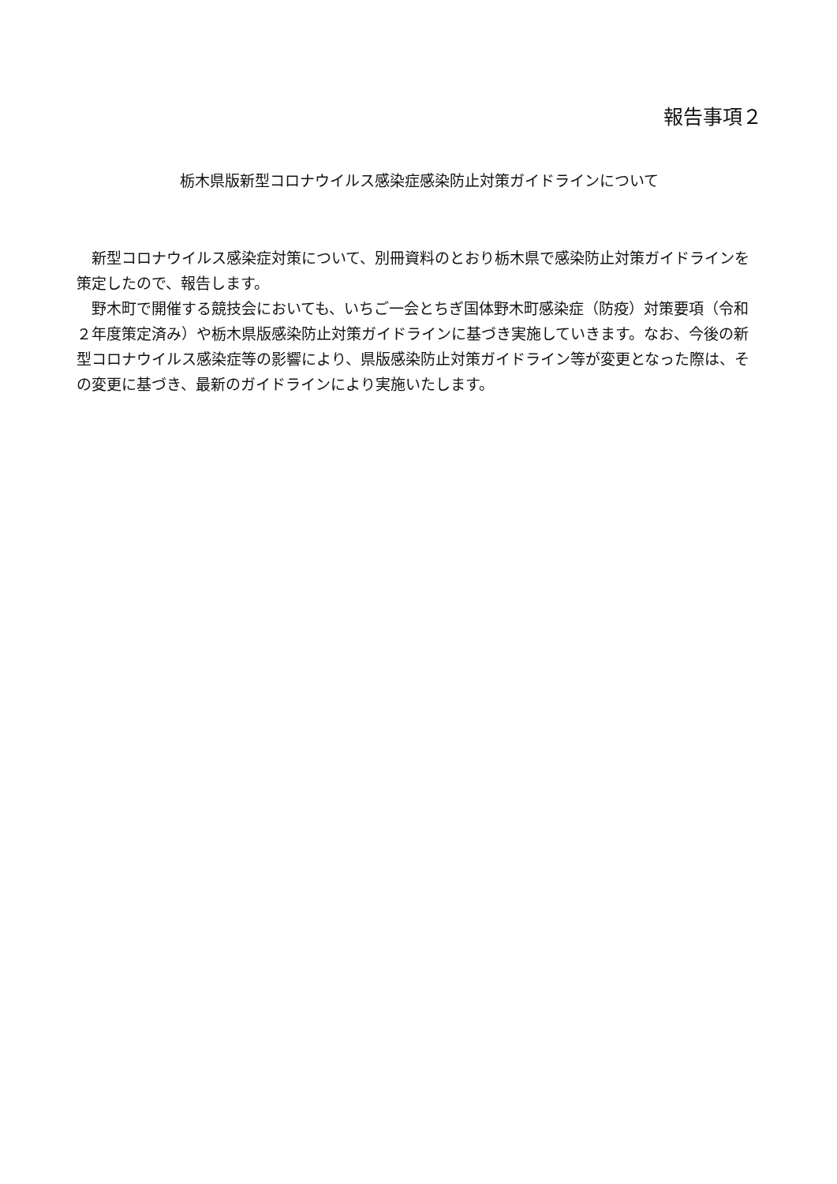報告事項２
栃木県版新型コロナウイルス感染症感染防止対策ガイドラインについて
新型コロナウイルス感染症対策について、別冊資料のとおり栃木県で感染防止対策ガイドラインを策定したので、報告します。
野木町で開催する競技会においても、いちご一会とちぎ国体野木町感染症（防疫）対策要項（令和２年度策定済み）や栃木県版感染防止対策ガイドラインに基づき実施していきます。なお、今後の新型コロナウイルス感染症等の影響により、県版感染防止対策ガイドライン等が変更となった際は、その変更に基づき、最新のガイドラインにより実施いたします。